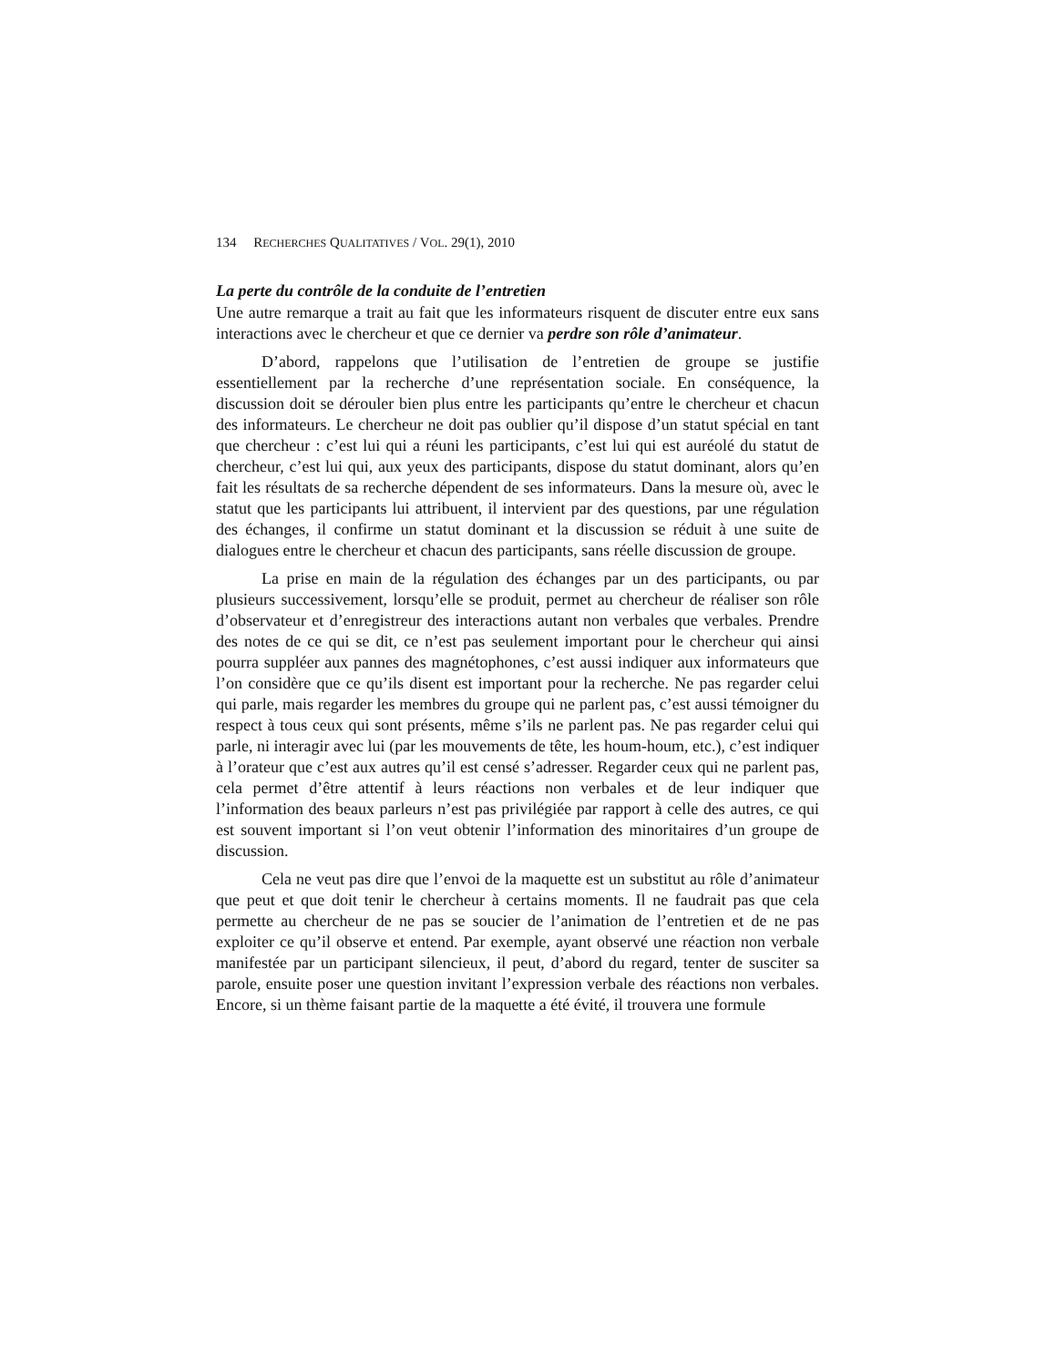134 RECHERCHES QUALITATIVES / VOL. 29(1), 2010
La perte du contrôle de la conduite de l’entretien
Une autre remarque a trait au fait que les informateurs risquent de discuter entre eux sans interactions avec le chercheur et que ce dernier va perdre son rôle d’animateur.
D’abord, rappelons que l’utilisation de l’entretien de groupe se justifie essentiellement par la recherche d’une représentation sociale. En conséquence, la discussion doit se dérouler bien plus entre les participants qu’entre le chercheur et chacun des informateurs. Le chercheur ne doit pas oublier qu’il dispose d’un statut spécial en tant que chercheur : c’est lui qui a réuni les participants, c’est lui qui est auréolé du statut de chercheur, c’est lui qui, aux yeux des participants, dispose du statut dominant, alors qu’en fait les résultats de sa recherche dépendent de ses informateurs. Dans la mesure où, avec le statut que les participants lui attribuent, il intervient par des questions, par une régulation des échanges, il confirme un statut dominant et la discussion se réduit à une suite de dialogues entre le chercheur et chacun des participants, sans réelle discussion de groupe.
La prise en main de la régulation des échanges par un des participants, ou par plusieurs successivement, lorsqu’elle se produit, permet au chercheur de réaliser son rôle d’observateur et d’enregistreur des interactions autant non verbales que verbales. Prendre des notes de ce qui se dit, ce n’est pas seulement important pour le chercheur qui ainsi pourra suppléer aux pannes des magnétophones, c’est aussi indiquer aux informateurs que l’on considère que ce qu’ils disent est important pour la recherche. Ne pas regarder celui qui parle, mais regarder les membres du groupe qui ne parlent pas, c’est aussi témoigner du respect à tous ceux qui sont présents, même s’ils ne parlent pas. Ne pas regarder celui qui parle, ni interagir avec lui (par les mouvements de tête, les houm-houm, etc.), c’est indiquer à l’orateur que c’est aux autres qu’il est censé s’adresser. Regarder ceux qui ne parlent pas, cela permet d’être attentif à leurs réactions non verbales et de leur indiquer que l’information des beaux parleurs n’est pas privilégiée par rapport à celle des autres, ce qui est souvent important si l’on veut obtenir l’information des minoritaires d’un groupe de discussion.
Cela ne veut pas dire que l’envoi de la maquette est un substitut au rôle d’animateur que peut et que doit tenir le chercheur à certains moments. Il ne faudrait pas que cela permette au chercheur de ne pas se soucier de l’animation de l’entretien et de ne pas exploiter ce qu’il observe et entend. Par exemple, ayant observé une réaction non verbale manifestée par un participant silencieux, il peut, d’abord du regard, tenter de susciter sa parole, ensuite poser une question invitant l’expression verbale des réactions non verbales. Encore, si un thème faisant partie de la maquette a été évité, il trouvera une formule